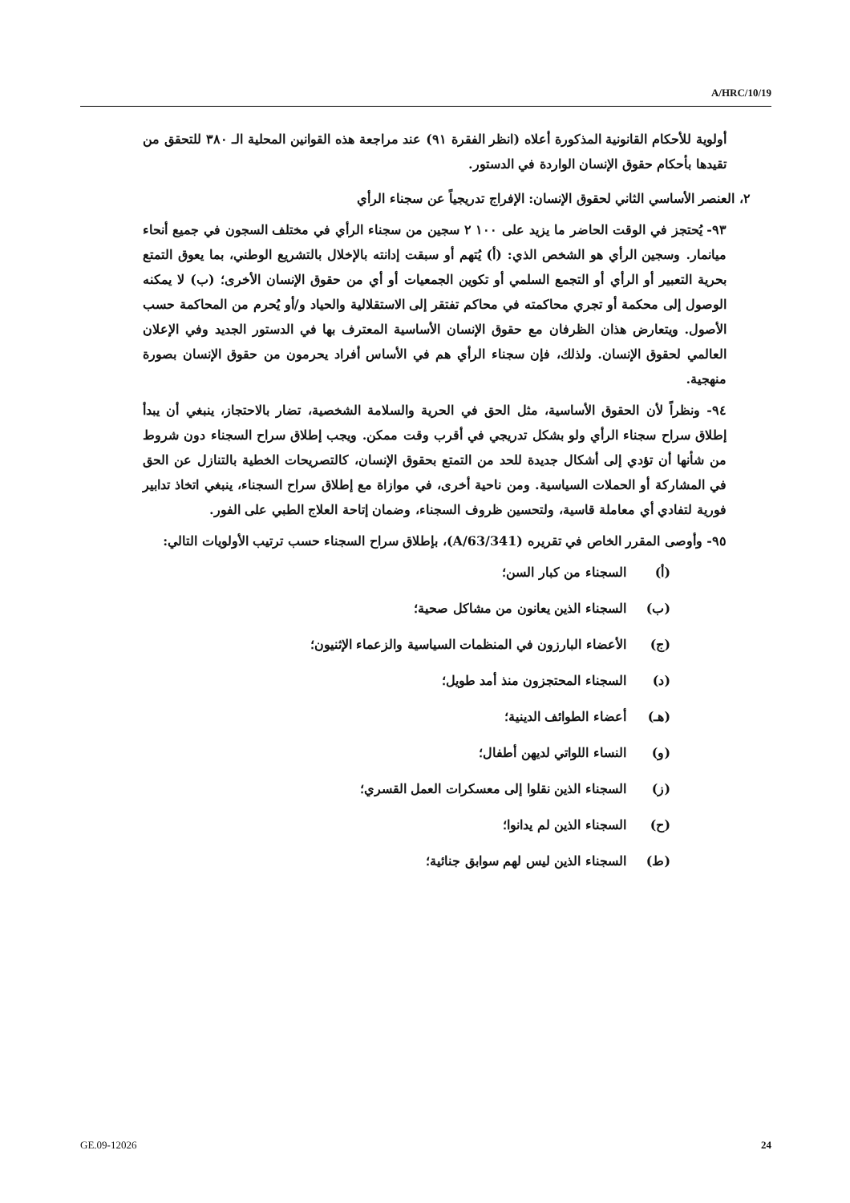A/HRC/10/19
أولوية للأحكام القانونية المذكورة أعلاه (انظر الفقرة ٩١) عند مراجعة هذه القوانين المحلية الـ ٣٨٠ للتحقق من تقيدها بأحكام حقوق الإنسان الواردة في الدستور.
٢، العنصر الأساسي الثاني لحقوق الإنسان: الإفراج تدريجياً عن سجناء الرأي
٩٣- يُحتجز في الوقت الحاضر ما يزيد على ١٠٠ ٢ سجين من سجناء الرأي في مختلف السجون في جميع أنحاء ميانمار. وسجين الرأي هو الشخص الذي: (أ) يُتهم أو سبقت إدانته بالإخلال بالتشريع الوطني، بما يعوق التمتع بحرية التعبير أو الرأي أو التجمع السلمي أو تكوين الجمعيات أو أي من حقوق الإنسان الأخرى؛ (ب) لا يمكنه الوصول إلى محكمة أو تجري محاكمته في محاكم تفتقر إلى الاستقلالية والحياد و/أو يُحرم من المحاكمة حسب الأصول. ويتعارض هذان الظرفان مع حقوق الإنسان الأساسية المعترف بها في الدستور الجديد وفي الإعلان العالمي لحقوق الإنسان. ولذلك، فإن سجناء الرأي هم في الأساس أفراد يحرمون من حقوق الإنسان بصورة منهجية.
٩٤- ونظراً لأن الحقوق الأساسية، مثل الحق في الحرية والسلامة الشخصية، تضار بالاحتجاز، ينبغي أن يبدأ إطلاق سراح سجناء الرأي ولو بشكل تدريجي في أقرب وقت ممكن. ويجب إطلاق سراح السجناء دون شروط من شأنها أن تؤدي إلى أشكال جديدة للحد من التمتع بحقوق الإنسان، كالتصريحات الخطية بالتنازل عن الحق في المشاركة أو الحملات السياسية. ومن ناحية أخرى، في موازاة مع إطلاق سراح السجناء، ينبغي اتخاذ تدابير فورية لتفادي أي معاملة قاسية، ولتحسين ظروف السجناء، وضمان إتاحة العلاج الطبي على الفور.
٩٥- وأوصى المقرر الخاص في تقريره (A/63/341)، بإطلاق سراح السجناء حسب ترتيب الأولويات التالي:
(أ) السجناء من كبار السن؛
(ب) السجناء الذين يعانون من مشاكل صحية؛
(ج) الأعضاء البارزون في المنظمات السياسية والزعماء الإثنيون؛
(د) السجناء المحتجزون منذ أمد طويل؛
(هـ) أعضاء الطوائف الدينية؛
(و) النساء اللواتي لديهن أطفال؛
(ز) السجناء الذين نقلوا إلى معسكرات العمل القسري؛
(ح) السجناء الذين لم يدانوا؛
(ط) السجناء الذين ليس لهم سوابق جنائية؛
GE.09-12026 24